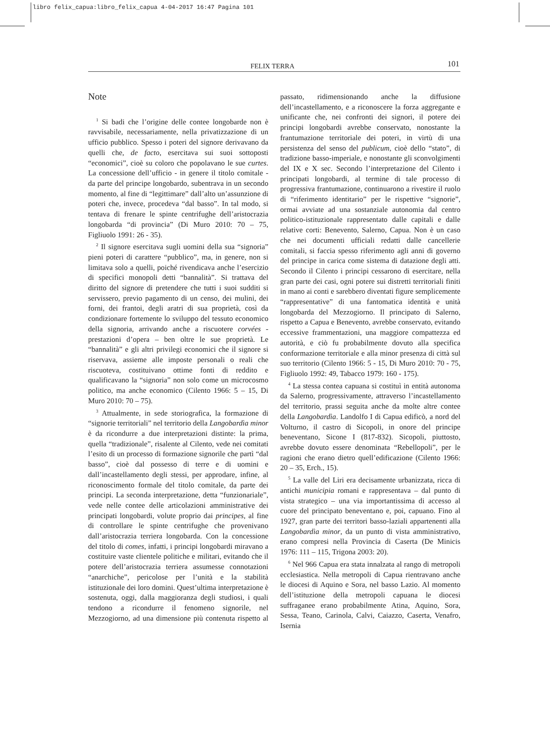libro felix_capua:libro_felix_capua 4-04-2017 16:47 Pagina 101
FELIX TERRA 101
Note
<sup>1</sup> Si badi che l’origine delle contee longobarde non è ravvisabile, necessariamente, nella privatizzazione di un ufficio pubblico. Spesso i poteri del signore derivavano da quelli che, de facto, esercitava sui suoi sottoposti “economici”, cioè su coloro che popolavano le sue curtes. La concessione dell’ufficio - in genere il titolo comitale - da parte del principe longobardo, subentrava in un secondo momento, al fine di “legittimare” dall’alto un’assunzione di poteri che, invece, procedeva “dal basso”. In tal modo, si tentava di frenare le spinte centrifughe dell’aristocrazia longobarda “di provincia” (Di Muro 2010: 70 – 75, Figliuolo 1991: 26 - 35).
<sup>2</sup> Il signore esercitava sugli uomini della sua “signoria” pieni poteri di carattere “pubblico”, ma, in genere, non si limitava solo a quelli, poiché rivendicava anche l’esercizio di specifici monopoli detti “bannalità”. Si trattava del diritto del signore di pretendere che tutti i suoi sudditi si servissero, previo pagamento di un censo, dei mulini, dei forni, dei frantoi, degli aratri di sua proprietà, così da condizionare fortemente lo sviluppo del tessuto economico della signoria, arrivando anche a riscuotere corvées - prestazioni d’opera – ben oltre le sue proprietà. Le “bannalità” e gli altri privilegi economici che il signore si riservava, assieme alle imposte personali o reali che riscuoteva, costituivano ottime fonti di reddito e qualificavano la “signoria” non solo come un microcosmo politico, ma anche economico (Cilento 1966: 5 – 15, Di Muro 2010: 70 – 75).
<sup>3</sup> Attualmente, in sede storiografica, la formazione di “signorie territoriali” nel territorio della Langobardìa minor è da ricondurre a due interpretazioni distinte: la prima, quella “tradizionale”, risalente al Cilento, vede nei comitati l’esito di un processo di formazione signorile che partì “dal basso”, cioè dal possesso di terre e di uomini e dall’incastellamento degli stessi, per approdare, infine, al riconoscimento formale del titolo comitale, da parte dei principi. La seconda interpretazione, detta “funzionariale”, vede nelle contee delle articolazioni amministrative dei principati longobardi, volute proprio dai principes, al fine di controllare le spinte centrifughe che provenivano dall’aristocrazia terriera longobarda. Con la concessione del titolo di comes, infatti, i principi longobardi miravano a costituire vaste clientele politiche e militari, evitando che il potere dell’aristocrazia terriera assumesse connotazioni “anarchiche”, pericolose per l’unità e la stabilità istituzionale dei loro domini. Quest’ultima interpretazione è sostenuta, oggi, dalla maggioranza degli studiosi, i quali tendono a ricondurre il fenomeno signorile, nel Mezzogiorno, ad una dimensione più contenuta rispetto al passato, ridimensionando anche la diffusione dell’incastellamento, e a riconoscere la forza aggregante e unificante che, nei confronti dei signori, il potere dei principi longobardi avrebbe conservato, nonostante la frantumazione territoriale dei poteri, in virtù di una persistenza del senso del publicum, cioè dello “stato”, di tradizione basso-imperiale, e nonostante gli sconvolgimenti del IX e X sec. Secondo l’interpretazione del Cilento i principati longobardi, al termine di tale processo di progressiva frantumazione, continuarono a rivestire il ruolo di “riferimento identitario” per le rispettive “signorie”, ormai avviate ad una sostanziale autonomia dal centro politico-istituzionale rappresentato dalle capitali e dalle relative corti: Benevento, Salerno, Capua. Non è un caso che nei documenti ufficiali redatti dalle cancellerie comitali, si faccia spesso riferimento agli anni di governo del principe in carica come sistema di datazione degli atti. Secondo il Cilento i principi cessarono di esercitare, nella gran parte dei casi, ogni potere sui distretti territoriali finiti in mano ai conti e sarebbero diventati figure semplicemente “rappresentative” di una fantomatica identità e unità longobarda del Mezzogiorno. Il principato di Salerno, rispetto a Capua e Benevento, avrebbe conservato, evitando eccessive frammentazioni, una maggiore compattezza ed autorità, e ciò fu probabilmente dovuto alla specifica conformazione territoriale e alla minor presenza di città sul suo territorio (Cilento 1966: 5 - 15, Di Muro 2010: 70 - 75, Figliuolo 1992: 49, Tabacco 1979: 160 - 175).
<sup>4</sup> La stessa contea capuana si costituì in entità autonoma da Salerno, progressivamente, attraverso l’incastellamento del territorio, prassi seguita anche da molte altre contee della Langobardìa. Landolfo I di Capua edificò, a nord del Volturno, il castro di Sicopoli, in onore del principe beneventano, Sicone I (817-832). Sicopoli, piuttosto, avrebbe dovuto essere denominata “Rebellopoli”, per le ragioni che erano dietro quell’edificazione (Cilento 1966: 20 – 35, Erch., 15).
<sup>5</sup> La valle del Liri era decisamente urbanizzata, ricca di antichi municipia romani e rappresentava – dal punto di vista strategico – una via importantissima di accesso al cuore del principato beneventano e, poi, capuano. Fino al 1927, gran parte dei territori basso-laziali appartenenti alla Langobardìa minor, da un punto di vista amministrativo, erano compresi nella Provincia di Caserta (De Minicis 1976: 111 – 115, Trigona 2003: 20).
<sup>6</sup> Nel 966 Capua era stata innalzata al rango di metropoli ecclesiastica. Nella metropoli di Capua rientravano anche le diocesi di Aquino e Sora, nel basso Lazio. Al momento dell’istituzione della metropoli capuana le diocesi suffraganee erano probabilmente Atina, Aquino, Sora, Sessa, Teano, Carinola, Calvi, Caiazzo, Caserta, Venafro, Isernia